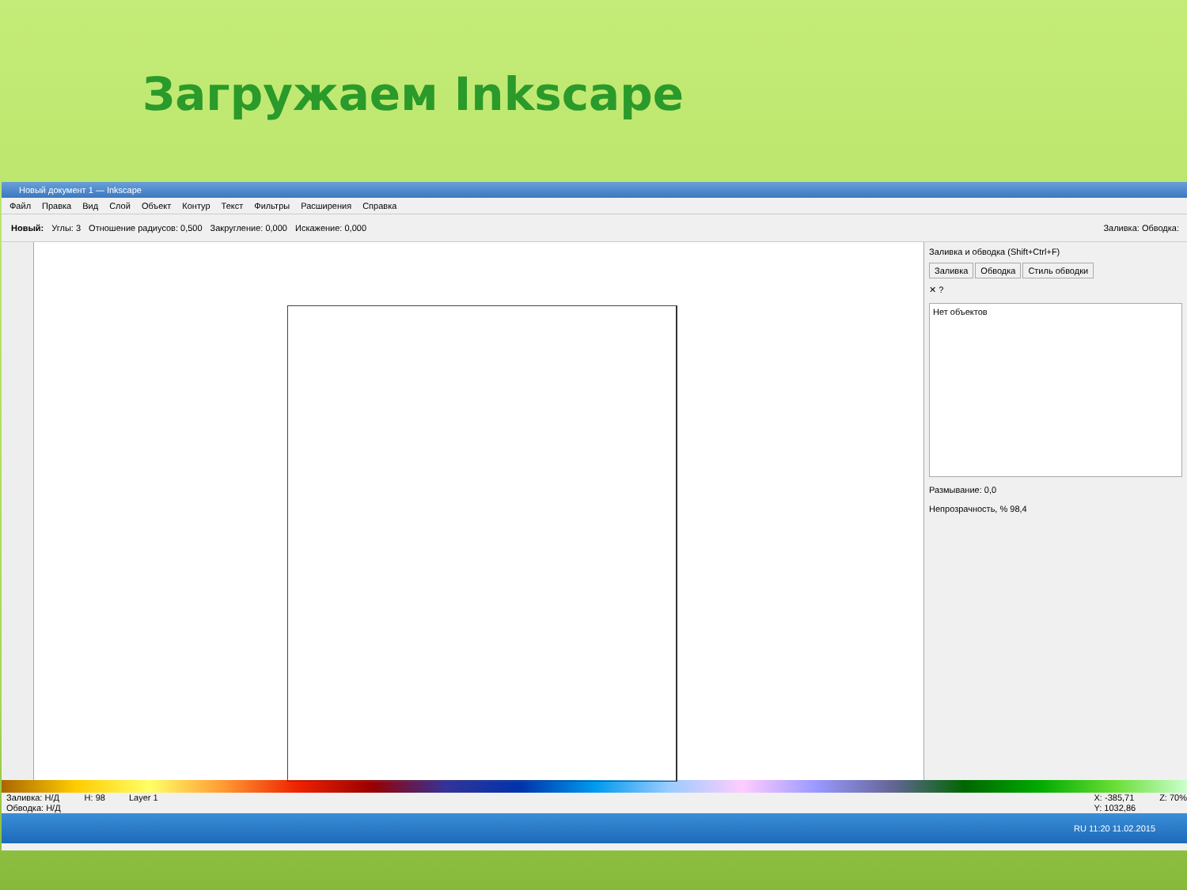Загружаем Inkscape
Новый документ 1 — Inkscape
Файл Правка Вид Слой Объект Контур Текст Фильтры Расширения Справка
Новый: Углы: 3 Отношение радиусов: 0,500 Закругление: 0,000 Искажение: 0,000 Заливка: Обводка:
Заливка и обводка (Shift+Ctrl+F)
Заливка Обводка Стиль обводки
✕ ?
Нет объектов
Размывание: 0,0
Непрозрачность, % 98,4
Заливка: Н/Д
Обводка: Н/Д
H: 98 Layer 1 X: -385,71
Y: 1032,86
Z: 70%
RU 11:20 11.02.2015